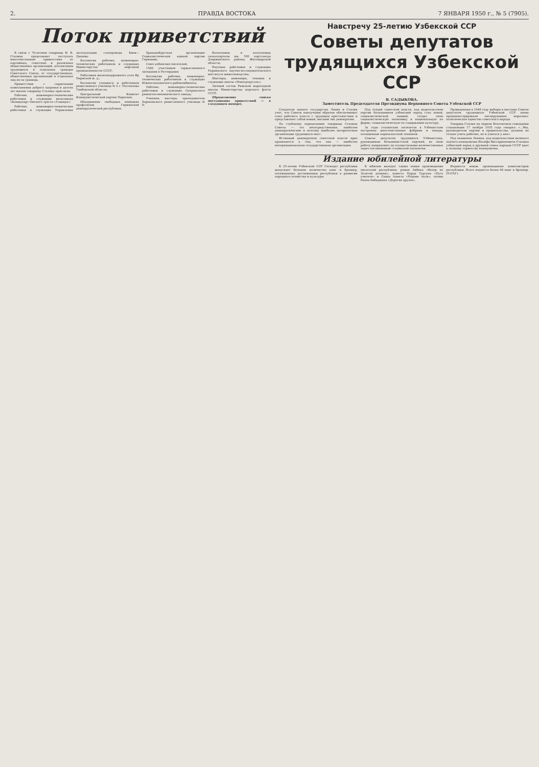2. ПРАВДА ВОСТОКА 7 ЯНВАРЯ 1950 г., № 5 (7905).
Поток приветствий
В связи с 70-летием товарища И. В. Сталина продолжают поступать многочисленные приветствия от партийных, советских и различных общественных организаций, коллективов трудящихся и отдельных граждан Советского Союза, от государственных, общественных организаций и отдельных лиц из-за границы.
Приветствия с сердечными пожеланиями доброго здоровья и долгих лет жизни товарищу Сталину прислали:
Рабочие, инженерно-технические работники и служащие мельзавода «Коммунар» Омского треста «Главмук»;
Рабочие, инженерно-технические работники и служащие Управления эксплуатации газопровода Киев—Дашава;
Коллектив рабочих, инженерно-технических работников и служащих Министерства нефтяной промышленности СССР;
Работники железнодорожного узла Яр Пермской ж. д.;
Коллектив учащихся и работников ремесленного училища № 2 г. Рассказово Тамбовской области;
Центральный Комитет Коммунистической партии Парагвая;
Объединение свободных немецких профсоюзов Германской демократической республики;
Бранденбургская организация Социалистической единой партии Германии;
Союз албанских писателей;
1500 участников торжественного заседания в Роттердаме;
Коллектив рабочих, инженерно-технических работников и служащих Южносахалинского рыбокомбината;
Рабочие, инженерно-технические работники и служащие Сызранского ремонтно-механического завода;
Ученики, мастера, преподаватели Харьковского ремесленного училища № 8;
Колхозники и колхозницы сельхозартели им. VIII партсъезда Дзержинского района, Житомирской области;
Научные работники и служащие Украинского научно-исследовательского института животноводства;
Шахтеры, инженеры, техники и служащие шахты «Новогродуголь»;
Личный состав Рижской мореходной школы Министерства морского флота СССР.
(Продолжение списка поступивших приветствий — в следующем номере).
Навстречу 25-летию Узбекской ССР
Советы депутатов трудящихся Узбекской ССР
В. САДЫКОВА.
Заместитель Председателя Президиума Верховного Совета Узбекской ССР
Создатели нашего государства Ленин и Сталин учат, что Советы наилучшим образом обеспечивают союз рабочего класса с трудовым крестьянством и представляют собой новый, высший тип демократии.
По глубокому определению товарища Сталина Советы — это непосредственные, наиболее демократические и поэтому наиболее авторитетные организации трудящихся масс.
Истинный демократизм советской власти ярко проявляется в том, что она — наиболее интернациональная государственная организация.
Под эгидой советской власти, под водительством партии большевиков узбекский народ стал новой, социалистической нацией, создал свою социалистическую экономику и национальную по форме, социалистическую по содержанию культуру.
За годы сталинских пятилеток в Узбекистане построены многочисленные фабрики и заводы, оснащенные первоклассной техникой.
Советы депутатов трудящихся Узбекистана, руководимые большевистской партией, во свою работу направляют на осуществление величественных задач послевоенной сталинской пятилетки.
Проведенные в 1948 году выборы в местные Советы депутатов трудящихся Узбекской ССР вновь продемонстрировали несокрушимое морально-политическое единство советского народа.
Товарищ Сталин на первом Всесоюзном совещании стахановцев 17 ноября 1935 года говорил: «...Мы, руководители партии и правительства, должны не только учить рабочих, но и учиться у них».
Под знаменем Ленина, под водительством великого зодчего коммунизма Иосифа Виссарионовича Сталина узбекский народ в дружной семье народов СССР идет к полному торжеству коммунизма.
Издание юбилейной литературы
К 25-летию Узбекской ССР Госиздат республики выпускает большое количество книг и брошюр, посвященных достижениям республики в развитии народного хозяйства и культуры.
К юбилею выходят также новые произведения писателей республики: роман Айбека «Ветер из Золотой долины», повесть Парда Турсуна «Путь учителя» и Саида Ахмата «Родные поля», поэмы Рамза Бабаджана «Дорогие друзья».
Издаются новые произведения композиторов республики. Всего издается более 60 книг и брошюр. (УзТАГ).